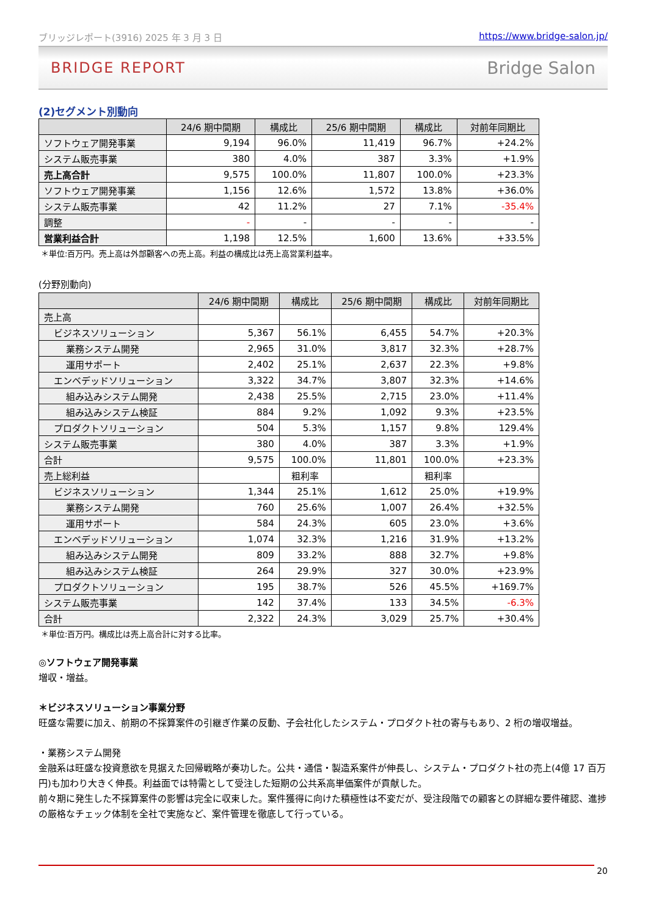ブリッジレポート(3916) 2025 年 3 月 3 日 https://www.bridge-salon.jp/
BRIDGE REPORT Bridge Salon
(2)セグメント別動向
| | 24/6 期中間期 | 構成比 | 25/6 期中間期 | 構成比 | 対前年同期比 |
| --- | --- | --- | --- | --- | --- |
| ソフトウェア開発事業 | 9,194 | 96.0% | 11,419 | 96.7% | +24.2% |
| システム販売事業 | 380 | 4.0% | 387 | 3.3% | +1.9% |
| 売上高合計 | 9,575 | 100.0% | 11,807 | 100.0% | +23.3% |
| ソフトウェア開発事業 | 1,156 | 12.6% | 1,572 | 13.8% | +36.0% |
| システム販売事業 | 42 | 11.2% | 27 | 7.1% | -35.4% |
| 調整 | - | - | - | - | - |
| 営業利益合計 | 1,198 | 12.5% | 1,600 | 13.6% | +33.5% |
＊単位:百万円。売上高は外部顧客への売上高。利益の構成比は売上高営業利益率。
(分野別動向)
| | 24/6 期中間期 | 構成比 | 25/6 期中間期 | 構成比 | 対前年同期比 |
| --- | --- | --- | --- | --- | --- |
| 売上高 | | | | | |
| ビジネスソリューション | 5,367 | 56.1% | 6,455 | 54.7% | +20.3% |
| 業務システム開発 | 2,965 | 31.0% | 3,817 | 32.3% | +28.7% |
| 運用サポート | 2,402 | 25.1% | 2,637 | 22.3% | +9.8% |
| エンベデッドソリューション | 3,322 | 34.7% | 3,807 | 32.3% | +14.6% |
| 組み込みシステム開発 | 2,438 | 25.5% | 2,715 | 23.0% | +11.4% |
| 組み込みシステム検証 | 884 | 9.2% | 1,092 | 9.3% | +23.5% |
| プロダクトソリューション | 504 | 5.3% | 1,157 | 9.8% | 129.4% |
| システム販売事業 | 380 | 4.0% | 387 | 3.3% | +1.9% |
| 合計 | 9,575 | 100.0% | 11,801 | 100.0% | +23.3% |
| 売上総利益 | | 粗利率 | | 粗利率 | |
| ビジネスソリューション | 1,344 | 25.1% | 1,612 | 25.0% | +19.9% |
| 業務システム開発 | 760 | 25.6% | 1,007 | 26.4% | +32.5% |
| 運用サポート | 584 | 24.3% | 605 | 23.0% | +3.6% |
| エンベデッドソリューション | 1,074 | 32.3% | 1,216 | 31.9% | +13.2% |
| 組み込みシステム開発 | 809 | 33.2% | 888 | 32.7% | +9.8% |
| 組み込みシステム検証 | 264 | 29.9% | 327 | 30.0% | +23.9% |
| プロダクトソリューション | 195 | 38.7% | 526 | 45.5% | +169.7% |
| システム販売事業 | 142 | 37.4% | 133 | 34.5% | -6.3% |
| 合計 | 2,322 | 24.3% | 3,029 | 25.7% | +30.4% |
＊単位:百万円。構成比は売上高合計に対する比率。
◎ソフトウェア開発事業
増収・増益。
＊ビジネスソリューション事業分野
旺盛な需要に加え、前期の不採算案件の引継ぎ作業の反動、子会社化したシステム・プロダクト社の寄与もあり、2 桁の増収増益。
・業務システム開発
金融系は旺盛な投資意欲を見据えた回帰戦略が奏功した。公共・通信・製造系案件が伸長し、システム・プロダクト社の売上(4億 17 百万円)も加わり大きく伸長。利益面では特需として受注した短期の公共系高単価案件が貢献した。
前々期に発生した不採算案件の影響は完全に収束した。案件獲得に向けた積極性は不変だが、受注段階での顧客との詳細な要件確認、進捗の厳格なチェック体制を全社で実施など、案件管理を徹底して行っている。
20